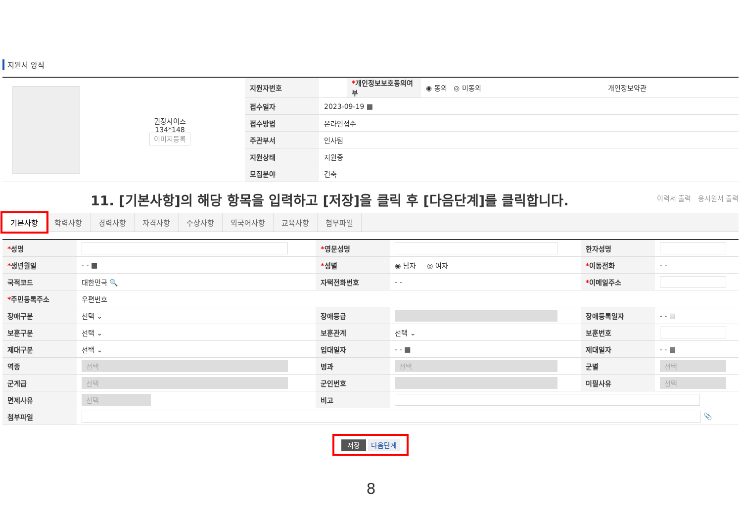지원서 양식
| 권장사이즈 134*148 이미지등록 | 지원자번호 | | * 개인정보보호동의여부 | ◉ 동의 ◎ 미동의 | 개인정보약관 |
| | 접수일자 | 2023-09-19 ▦ | | | |
| | 접수방법 | 온라인접수 | | | |
| | 주관부서 | 인사팀 | | | |
| | 지원상태 | 지원중 | | | |
| | 모집분야 | 건축 | | | |
11. [기본사항]의 해당 항목을 입력하고 [저장]을 클릭 후 [다음단계]를 클릭합니다.
이력서 출력 응시원서 출력
기본사항 학력사항 경력사항 자격사항 수상사항 외국어사항 교육사항 첨부파일
| * 성명 | | * 영문성명 | | 한자성명 | |
| * 생년월일 | - - ▦ | * 성별 | ◉ 남자 ◎ 여자 | * 이동전화 | - - |
| 국적코드 | 대한민국 🔍 | 자택전화번호 | - - | * 이메일주소 | |
| * 주민등록주소 | 우편번호 | | | | |
| 장애구분 | 선택 ⌄ | 장애등급 | | 장애등록일자 | - - ▦ |
| 보훈구분 | 선택 ⌄ | 보훈관계 | 선택 ⌄ | 보훈번호 | |
| 제대구분 | 선택 ⌄ | 입대일자 | - - ▦ | 제대일자 | - - ▦ |
| 역종 | 선택 | 병과 | 선택 | 군별 | 선택 |
| 군계급 | 선택 | 군인번호 | | 미필사유 | 선택 |
| 면제사유 | 선택 | 비고 | | | |
| 첨부파일 | 📎 | | | | |
저장 다음단계
8